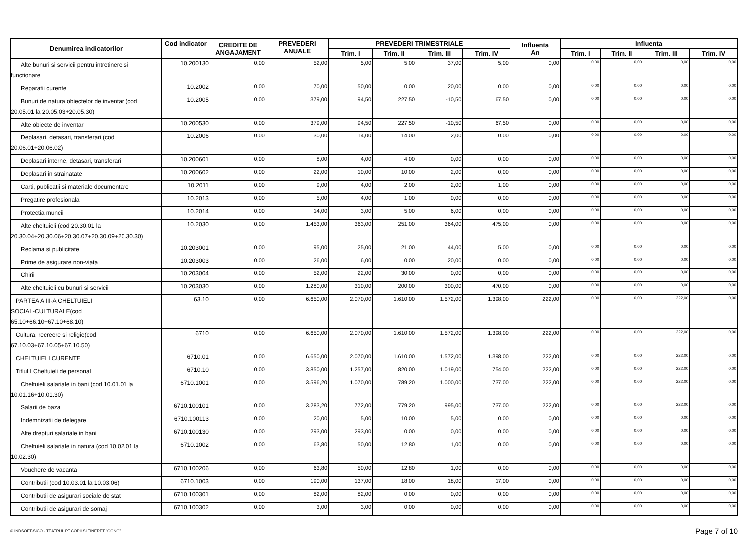| Denumirea indicatorilor | Cod indicator | CREDITE DE ANGAJAMENT | PREVEDERI ANUALE | PREVEDERI TRIMESTRIALE | | | | Influenta An | Influenta | | | |
| --- | --- | --- | --- | --- | --- | --- | --- | --- | --- | --- | --- | --- |
| | | | | Trim. I | Trim. II | Trim. III | Trim. IV | | Trim. I | Trim. II | Trim. III | Trim. IV |
| Alte bunuri si servicii pentru intretinere si functionare | 10.200130 | 0,00 | 52,00 | 5,00 | 5,00 | 37,00 | 5,00 | 0,00 | 0,00 | 0,00 | 0,00 | 0,00 |
| Reparatii curente | 10.2002 | 0,00 | 70,00 | 50,00 | 0,00 | 20,00 | 0,00 | 0,00 | 0,00 | 0,00 | 0,00 | 0,00 |
| Bunuri de natura obiectelor de inventar (cod 20.05.01 la 20.05.03+20.05.30) | 10.2005 | 0,00 | 379,00 | 94,50 | 227,50 | -10,50 | 67,50 | 0,00 | 0,00 | 0,00 | 0,00 | 0,00 |
| Alte obiecte de inventar | 10.200530 | 0,00 | 379,00 | 94,50 | 227,50 | -10,50 | 67,50 | 0,00 | 0,00 | 0,00 | 0,00 | 0,00 |
| Deplasari, detasari, transferari (cod 20.06.01+20.06.02) | 10.2006 | 0,00 | 30,00 | 14,00 | 14,00 | 2,00 | 0,00 | 0,00 | 0,00 | 0,00 | 0,00 | 0,00 |
| Deplasari interne, detasari, transferari | 10.200601 | 0,00 | 8,00 | 4,00 | 4,00 | 0,00 | 0,00 | 0,00 | 0,00 | 0,00 | 0,00 | 0,00 |
| Deplasari in strainatate | 10.200602 | 0,00 | 22,00 | 10,00 | 10,00 | 2,00 | 0,00 | 0,00 | 0,00 | 0,00 | 0,00 | 0,00 |
| Carti, publicatii si materiale documentare | 10.2011 | 0,00 | 9,00 | 4,00 | 2,00 | 2,00 | 1,00 | 0,00 | 0,00 | 0,00 | 0,00 | 0,00 |
| Pregatire profesionala | 10.2013 | 0,00 | 5,00 | 4,00 | 1,00 | 0,00 | 0,00 | 0,00 | 0,00 | 0,00 | 0,00 | 0,00 |
| Protectia muncii | 10.2014 | 0,00 | 14,00 | 3,00 | 5,00 | 6,00 | 0,00 | 0,00 | 0,00 | 0,00 | 0,00 | 0,00 |
| Alte cheltuieli (cod 20.30.01 la 20.30.04+20.30.06+20.30.07+20.30.09+20.30.30) | 10.2030 | 0,00 | 1.453,00 | 363,00 | 251,00 | 364,00 | 475,00 | 0,00 | 0,00 | 0,00 | 0,00 | 0,00 |
| Reclama si publicitate | 10.203001 | 0,00 | 95,00 | 25,00 | 21,00 | 44,00 | 5,00 | 0,00 | 0,00 | 0,00 | 0,00 | 0,00 |
| Prime de asigurare non-viata | 10.203003 | 0,00 | 26,00 | 6,00 | 0,00 | 20,00 | 0,00 | 0,00 | 0,00 | 0,00 | 0,00 | 0,00 |
| Chirii | 10.203004 | 0,00 | 52,00 | 22,00 | 30,00 | 0,00 | 0,00 | 0,00 | 0,00 | 0,00 | 0,00 | 0,00 |
| Alte cheltuieli cu bunuri si servicii | 10.203030 | 0,00 | 1.280,00 | 310,00 | 200,00 | 300,00 | 470,00 | 0,00 | 0,00 | 0,00 | 0,00 | 0,00 |
| PARTEA A III-A CHELTUIELI SOCIAL-CULTURALE(cod 65.10+66.10+67.10+68.10) | 63.10 | 0,00 | 6.650,00 | 2.070,00 | 1.610,00 | 1.572,00 | 1.398,00 | 222,00 | 0,00 | 0,00 | 222,00 | 0,00 |
| Cultura, recreere si religie(cod 67.10.03+67.10.05+67.10.50) | 6710 | 0,00 | 6.650,00 | 2.070,00 | 1.610,00 | 1.572,00 | 1.398,00 | 222,00 | 0,00 | 0,00 | 222,00 | 0,00 |
| CHELTUIELI CURENTE | 6710.01 | 0,00 | 6.650,00 | 2.070,00 | 1.610,00 | 1.572,00 | 1.398,00 | 222,00 | 0,00 | 0,00 | 222,00 | 0,00 |
| Titlul I Cheltuieli de personal | 6710.10 | 0,00 | 3.850,00 | 1.257,00 | 820,00 | 1.019,00 | 754,00 | 222,00 | 0,00 | 0,00 | 222,00 | 0,00 |
| Cheltuieli salariale in bani (cod 10.01.01 la 10.01.16+10.01.30) | 6710.1001 | 0,00 | 3.596,20 | 1.070,00 | 789,20 | 1.000,00 | 737,00 | 222,00 | 0,00 | 0,00 | 222,00 | 0,00 |
| Salarii de baza | 6710.100101 | 0,00 | 3.283,20 | 772,00 | 779,20 | 995,00 | 737,00 | 222,00 | 0,00 | 0,00 | 222,00 | 0,00 |
| Indemnizatii de delegare | 6710.100113 | 0,00 | 20,00 | 5,00 | 10,00 | 5,00 | 0,00 | 0,00 | 0,00 | 0,00 | 0,00 | 0,00 |
| Alte drepturi salariale in bani | 6710.100130 | 0,00 | 293,00 | 293,00 | 0,00 | 0,00 | 0,00 | 0,00 | 0,00 | 0,00 | 0,00 | 0,00 |
| Cheltuieli salariale in natura (cod 10.02.01 la 10.02.30) | 6710.1002 | 0,00 | 63,80 | 50,00 | 12,80 | 1,00 | 0,00 | 0,00 | 0,00 | 0,00 | 0,00 | 0,00 |
| Vouchere de vacanta | 6710.100206 | 0,00 | 63,80 | 50,00 | 12,80 | 1,00 | 0,00 | 0,00 | 0,00 | 0,00 | 0,00 | 0,00 |
| Contributii (cod 10.03.01 la 10.03.06) | 6710.1003 | 0,00 | 190,00 | 137,00 | 18,00 | 18,00 | 17,00 | 0,00 | 0,00 | 0,00 | 0,00 | 0,00 |
| Contributii de asigurari sociale de stat | 6710.100301 | 0,00 | 82,00 | 82,00 | 0,00 | 0,00 | 0,00 | 0,00 | 0,00 | 0,00 | 0,00 | 0,00 |
| Contributii de asigurari de somaj | 6710.100302 | 0,00 | 3,00 | 3,00 | 0,00 | 0,00 | 0,00 | 0,00 | 0,00 | 0,00 | 0,00 | 0,00 |
© INDSOFT-SICO - TEATRUL PT.COPII SI TINERET "GONG" Page 7 of 10